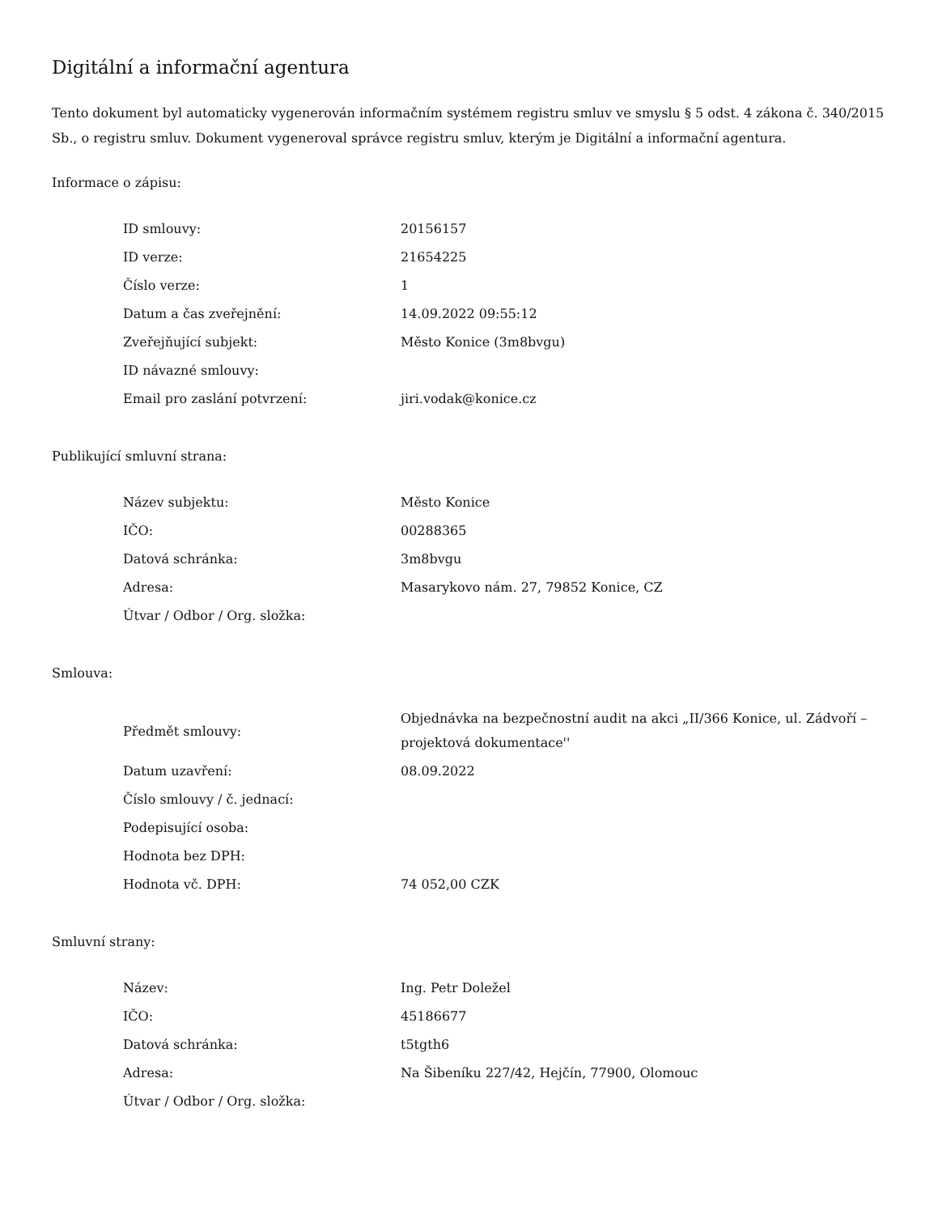Digitální a informační agentura
Tento dokument byl automaticky vygenerován informačním systémem registru smluv ve smyslu § 5 odst. 4 zákona č. 340/2015 Sb., o registru smluv. Dokument vygeneroval správce registru smluv, kterým je Digitální a informační agentura.
Informace o zápisu:
| ID smlouvy: | 20156157 |
| ID verze: | 21654225 |
| Číslo verze: | 1 |
| Datum a čas zveřejnění: | 14.09.2022 09:55:12 |
| Zveřejňující subjekt: | Město Konice (3m8bvgu) |
| ID návazné smlouvy: | |
| Email pro zaslání potvrzení: | jiri.vodak@konice.cz |
Publikující smluvní strana:
| Název subjektu: | Město Konice |
| IČO: | 00288365 |
| Datová schránka: | 3m8bvgu |
| Adresa: | Masarykovo nám. 27, 79852 Konice, CZ |
| Útvar / Odbor / Org. složka: | |
Smlouva:
| Předmět smlouvy: | Objednávka na bezpečnostní audit na akci „II/366 Konice, ul. Zádvoří – projektová dokumentace'' |
| Datum uzavření: | 08.09.2022 |
| Číslo smlouvy / č. jednací: | |
| Podepisující osoba: | |
| Hodnota bez DPH: | |
| Hodnota vč. DPH: | 74 052,00 CZK |
Smluvní strany:
| Název: | Ing. Petr Doležel |
| IČO: | 45186677 |
| Datová schránka: | t5tgth6 |
| Adresa: | Na Šibeníku 227/42, Hejčín, 77900, Olomouc |
| Útvar / Odbor / Org. složka: | |